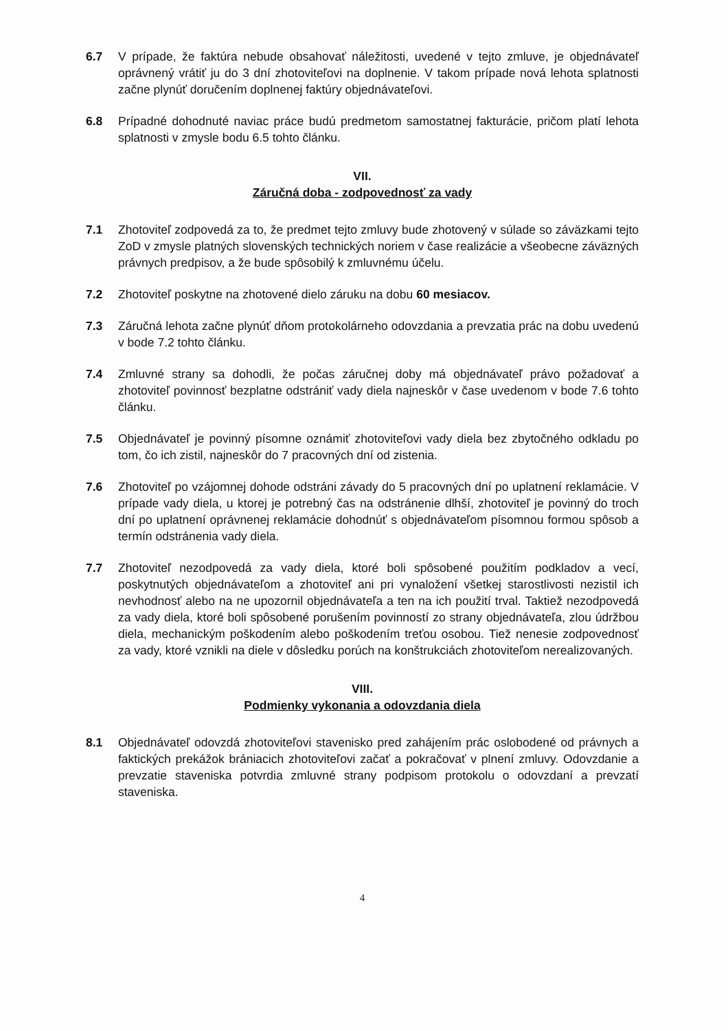6.7 V prípade, že faktúra nebude obsahovať náležitosti, uvedené v tejto zmluve, je objednávateľ oprávnený vrátiť ju do 3 dní zhotoviteľovi na doplnenie. V takom prípade nová lehota splatnosti začne plynúť doručením doplnenej faktúry objednávateľovi.
6.8 Prípadné dohodnuté naviac práce budú predmetom samostatnej fakturácie, pričom platí lehota splatnosti v zmysle bodu 6.5 tohto článku.
VII.
Záručná doba - zodpovednosť za vady
7.1 Zhotoviteľ zodpovedá za to, že predmet tejto zmluvy bude zhotovený v súlade so záväzkami tejto ZoD v zmysle platných slovenských technických noriem v čase realizácie a všeobecne záväzných právnych predpisov, a že bude spôsobilý k zmluvnému účelu.
7.2 Zhotoviteľ poskytne na zhotovené dielo záruku na dobu 60 mesiacov.
7.3 Záručná lehota začne plynúť dňom protokolárneho odovzdania a prevzatia prác na dobu uvedenú v bode 7.2 tohto článku.
7.4 Zmluvné strany sa dohodli, že počas záručnej doby má objednávateľ právo požadovať a zhotoviteľ povinnosť bezplatne odstrániť vady diela najneskôr v čase uvedenom v bode 7.6 tohto článku.
7.5 Objednávateľ je povinný písomne oznámiť zhotoviteľovi vady diela bez zbytočného odkladu po tom, čo ich zistil, najneskôr do 7 pracovných dní od zistenia.
7.6 Zhotoviteľ po vzájomnej dohode odstráni závady do 5 pracovných dní po uplatnení reklamácie. V prípade vady diela, u ktorej je potrebný čas na odstránenie dlhší, zhotoviteľ je povinný do troch dní po uplatnení oprávnenej reklamácie dohodnúť s objednávateľom písomnou formou spôsob a termín odstránenia vady diela.
7.7 Zhotoviteľ nezodpovedá za vady diela, ktoré boli spôsobené použitím podkladov a vecí, poskytnutých objednávateľom a zhotoviteľ ani pri vynaložení všetkej starostlivosti nezistil ich nevhodnosť alebo na ne upozornil objednávateľa a ten na ich použití trval. Taktiež nezodpovedá za vady diela, ktoré boli spôsobené porušením povinností zo strany objednávateľa, zlou údržbou diela, mechanickým poškodením alebo poškodením treťou osobou. Tiež nenesie zodpovednosť za vady, ktoré vznikli na diele v dôsledku porúch na konštrukciách zhotoviteľom nerealizovaných.
VIII.
Podmienky vykonania a odovzdania diela
8.1 Objednávateľ odovzdá zhotoviteľovi stavenisko pred zahájením prác oslobodené od právnych a faktických prekážok brániacich zhotoviteľovi začať a pokračovať v plnení zmluvy. Odovzdanie a prevzatie staveniska potvrdia zmluvné strany podpisom protokolu o odovzdaní a prevzatí staveniska.
4